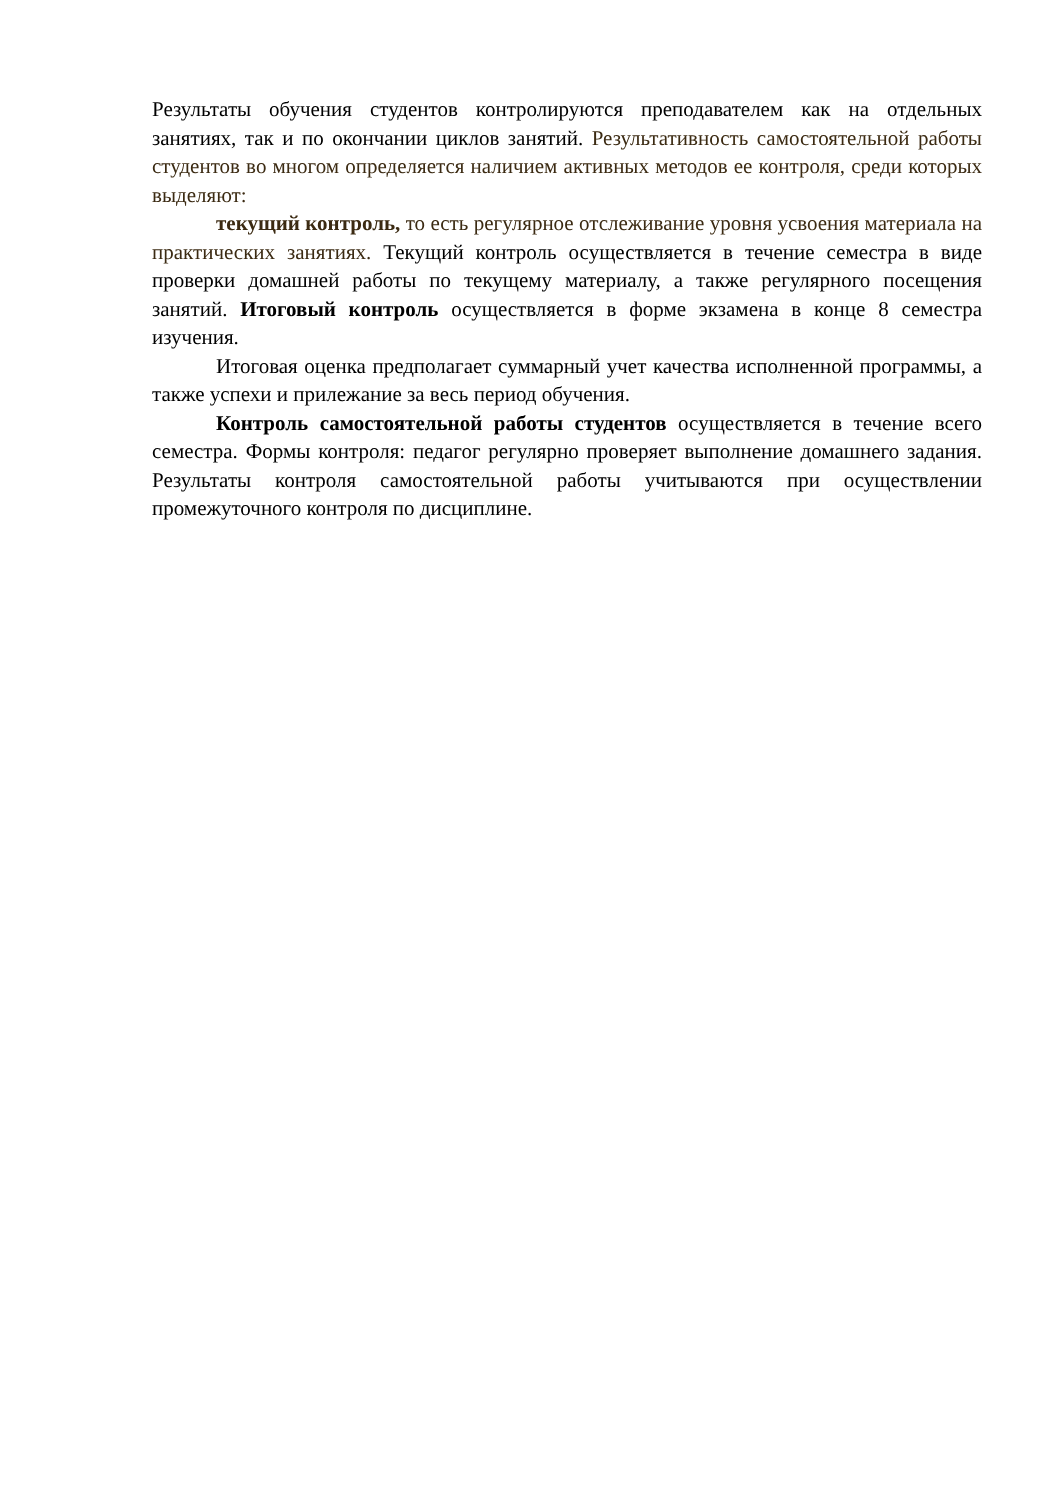Результаты обучения студентов контролируются преподавателем как на отдельных занятиях, так и по окончании циклов занятий. Результативность самостоятельной работы студентов во многом определяется наличием активных методов ее контроля, среди которых выделяют:
текущий контроль, то есть регулярное отслеживание уровня усвоения материала на практических занятиях. Текущий контроль осуществляется в течение семестра в виде проверки домашней работы по текущему материалу, а также регулярного посещения занятий. Итоговый контроль осуществляется в форме экзамена в конце 8 семестра изучения.
Итоговая оценка предполагает суммарный учет качества исполненной программы, а также успехи и прилежание за весь период обучения.
Контроль самостоятельной работы студентов осуществляется в течение всего семестра. Формы контроля: педагог регулярно проверяет выполнение домашнего задания. Результаты контроля самостоятельной работы учитываются при осуществлении промежуточного контроля по дисциплине.